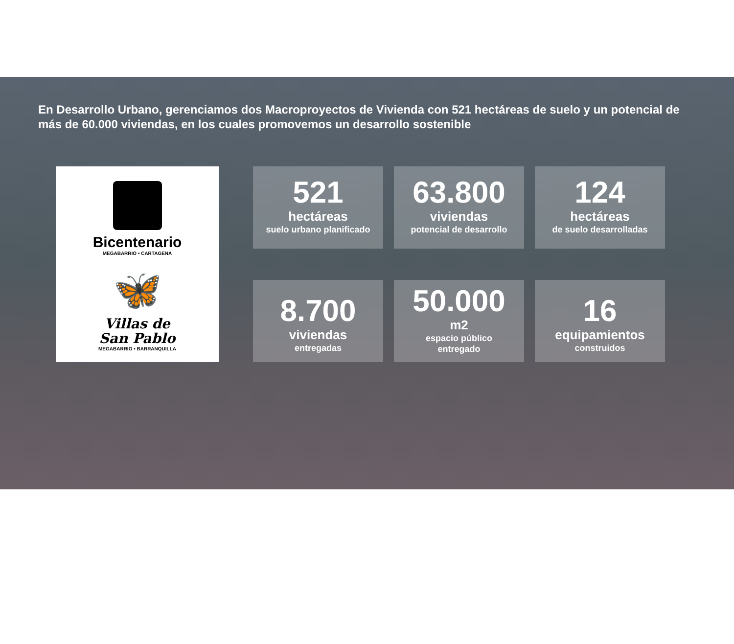En Desarrollo Urbano, gerenciamos dos Macroproyectos de Vivienda con 521 hectáreas de suelo y un potencial de más de 60.000 viviendas, en los cuales promovemos un desarrollo sostenible
Bicentenario
MEGABARRIO • CARTAGENA
🦋
Villas de
San Pablo
MEGABARRIO • BARRANQUILLA
521
hectáreas
suelo urbano planificado
63.800
viviendas
potencial de desarrollo
124
hectáreas
de suelo desarrolladas
8.700
viviendas
entregadas
50.000
m2
espacio público
entregado
16
equipamientos
construidos